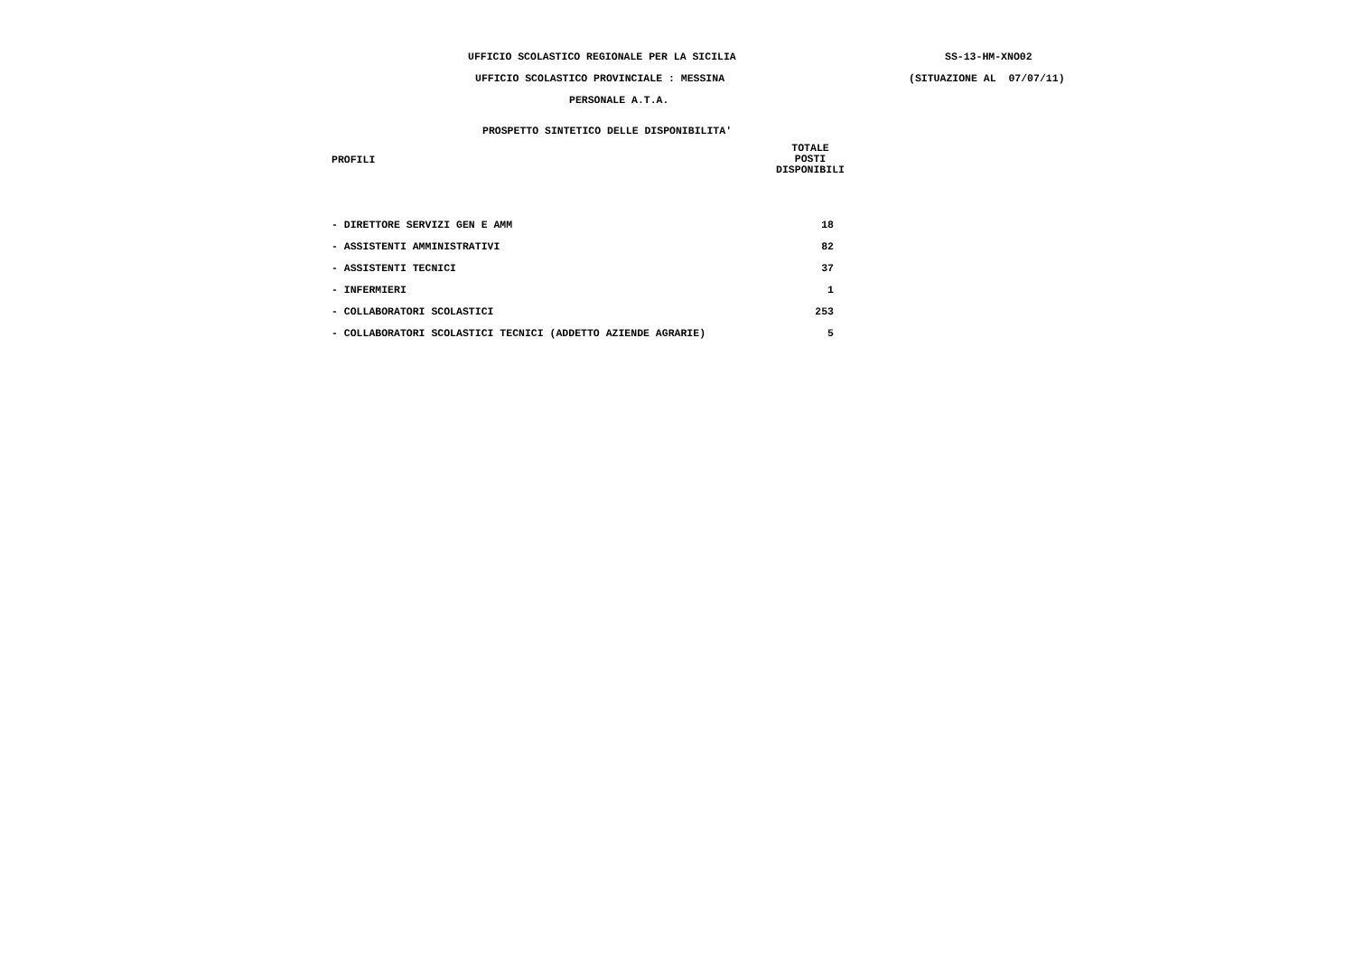UFFICIO SCOLASTICO REGIONALE PER LA SICILIA SS-13-HM-XNO02
UFFICIO SCOLASTICO PROVINCIALE : MESSINA (SITUAZIONE AL 07/07/11)
PERSONALE A.T.A.
PROSPETTO SINTETICO DELLE DISPONIBILITA'
| PROFILI | TOTALE POSTI DISPONIBILI |
| --- | --- |
| - DIRETTORE SERVIZI GEN E AMM | 18 |
| - ASSISTENTI AMMINISTRATIVI | 82 |
| - ASSISTENTI TECNICI | 37 |
| - INFERMIERI | 1 |
| - COLLABORATORI SCOLASTICI | 253 |
| - COLLABORATORI SCOLASTICI TECNICI (ADDETTO AZIENDE AGRARIE) | 5 |